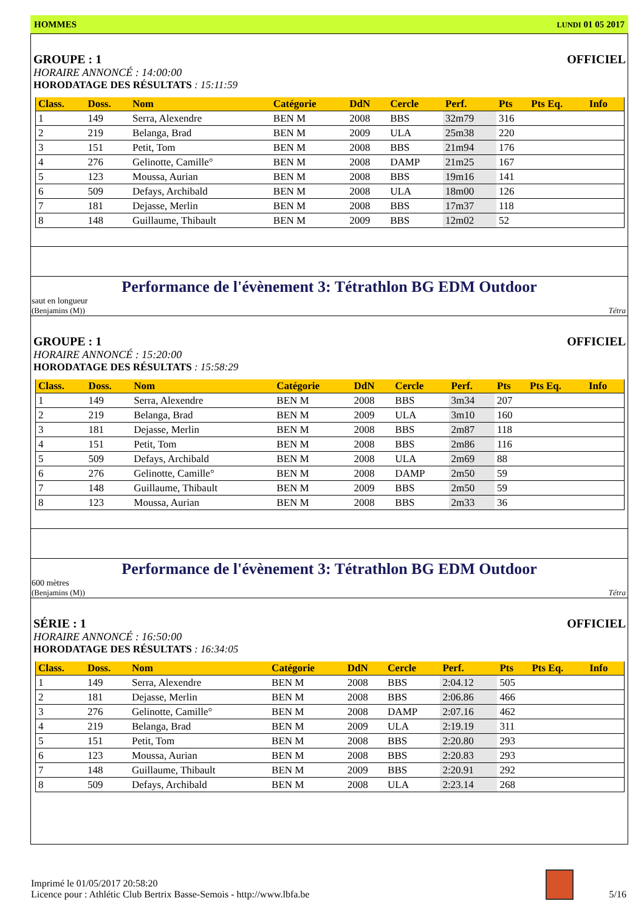HOMMES LUNDI 01 05 2017
GROUPE : 1
OFFICIEL
HORAIRE ANNONCÉ : 14:00:00
HORODATAGE DES RÉSULTATS : 15:11:59
| Class. | Doss. | Nom | Catégorie | DdN | Cercle | Perf. | Pts | Pts Eq. | Info |
| --- | --- | --- | --- | --- | --- | --- | --- | --- | --- |
| 1 | 149 | Serra, Alexendre | BEN M | 2008 | BBS | 32m79 | 316 | | |
| 2 | 219 | Belanga, Brad | BEN M | 2009 | ULA | 25m38 | 220 | | |
| 3 | 151 | Petit, Tom | BEN M | 2008 | BBS | 21m94 | 176 | | |
| 4 | 276 | Gelinotte, Camille° | BEN M | 2008 | DAMP | 21m25 | 167 | | |
| 5 | 123 | Moussa, Aurian | BEN M | 2008 | BBS | 19m16 | 141 | | |
| 6 | 509 | Defays, Archibald | BEN M | 2008 | ULA | 18m00 | 126 | | |
| 7 | 181 | Dejasse, Merlin | BEN M | 2008 | BBS | 17m37 | 118 | | |
| 8 | 148 | Guillaume, Thibault | BEN M | 2009 | BBS | 12m02 | 52 | | |
Performance de l'évènement 3: Tétrathlon BG EDM Outdoor
saut en longueur
(Benjamins (M)) Tétra
GROUPE : 1
OFFICIEL
HORAIRE ANNONCÉ : 15:20:00
HORODATAGE DES RÉSULTATS : 15:58:29
| Class. | Doss. | Nom | Catégorie | DdN | Cercle | Perf. | Pts | Pts Eq. | Info |
| --- | --- | --- | --- | --- | --- | --- | --- | --- | --- |
| 1 | 149 | Serra, Alexendre | BEN M | 2008 | BBS | 3m34 | 207 | | |
| 2 | 219 | Belanga, Brad | BEN M | 2009 | ULA | 3m10 | 160 | | |
| 3 | 181 | Dejasse, Merlin | BEN M | 2008 | BBS | 2m87 | 118 | | |
| 4 | 151 | Petit, Tom | BEN M | 2008 | BBS | 2m86 | 116 | | |
| 5 | 509 | Defays, Archibald | BEN M | 2008 | ULA | 2m69 | 88 | | |
| 6 | 276 | Gelinotte, Camille° | BEN M | 2008 | DAMP | 2m50 | 59 | | |
| 7 | 148 | Guillaume, Thibault | BEN M | 2009 | BBS | 2m50 | 59 | | |
| 8 | 123 | Moussa, Aurian | BEN M | 2008 | BBS | 2m33 | 36 | | |
Performance de l'évènement 3: Tétrathlon BG EDM Outdoor
600 mètres
(Benjamins (M)) Tétra
SÉRIE : 1
OFFICIEL
HORAIRE ANNONCÉ : 16:50:00
HORODATAGE DES RÉSULTATS : 16:34:05
| Class. | Doss. | Nom | Catégorie | DdN | Cercle | Perf. | Pts | Pts Eq. | Info |
| --- | --- | --- | --- | --- | --- | --- | --- | --- | --- |
| 1 | 149 | Serra, Alexendre | BEN M | 2008 | BBS | 2:04.12 | 505 | | |
| 2 | 181 | Dejasse, Merlin | BEN M | 2008 | BBS | 2:06.86 | 466 | | |
| 3 | 276 | Gelinotte, Camille° | BEN M | 2008 | DAMP | 2:07.16 | 462 | | |
| 4 | 219 | Belanga, Brad | BEN M | 2009 | ULA | 2:19.19 | 311 | | |
| 5 | 151 | Petit, Tom | BEN M | 2008 | BBS | 2:20.80 | 293 | | |
| 6 | 123 | Moussa, Aurian | BEN M | 2008 | BBS | 2:20.83 | 293 | | |
| 7 | 148 | Guillaume, Thibault | BEN M | 2009 | BBS | 2:20.91 | 292 | | |
| 8 | 509 | Defays, Archibald | BEN M | 2008 | ULA | 2:23.14 | 268 | | |
Imprimé le 01/05/2017 20:58:20
Licence pour : Athlétic Club Bertrix Basse-Semois - http://www.lbfa.be
5/16